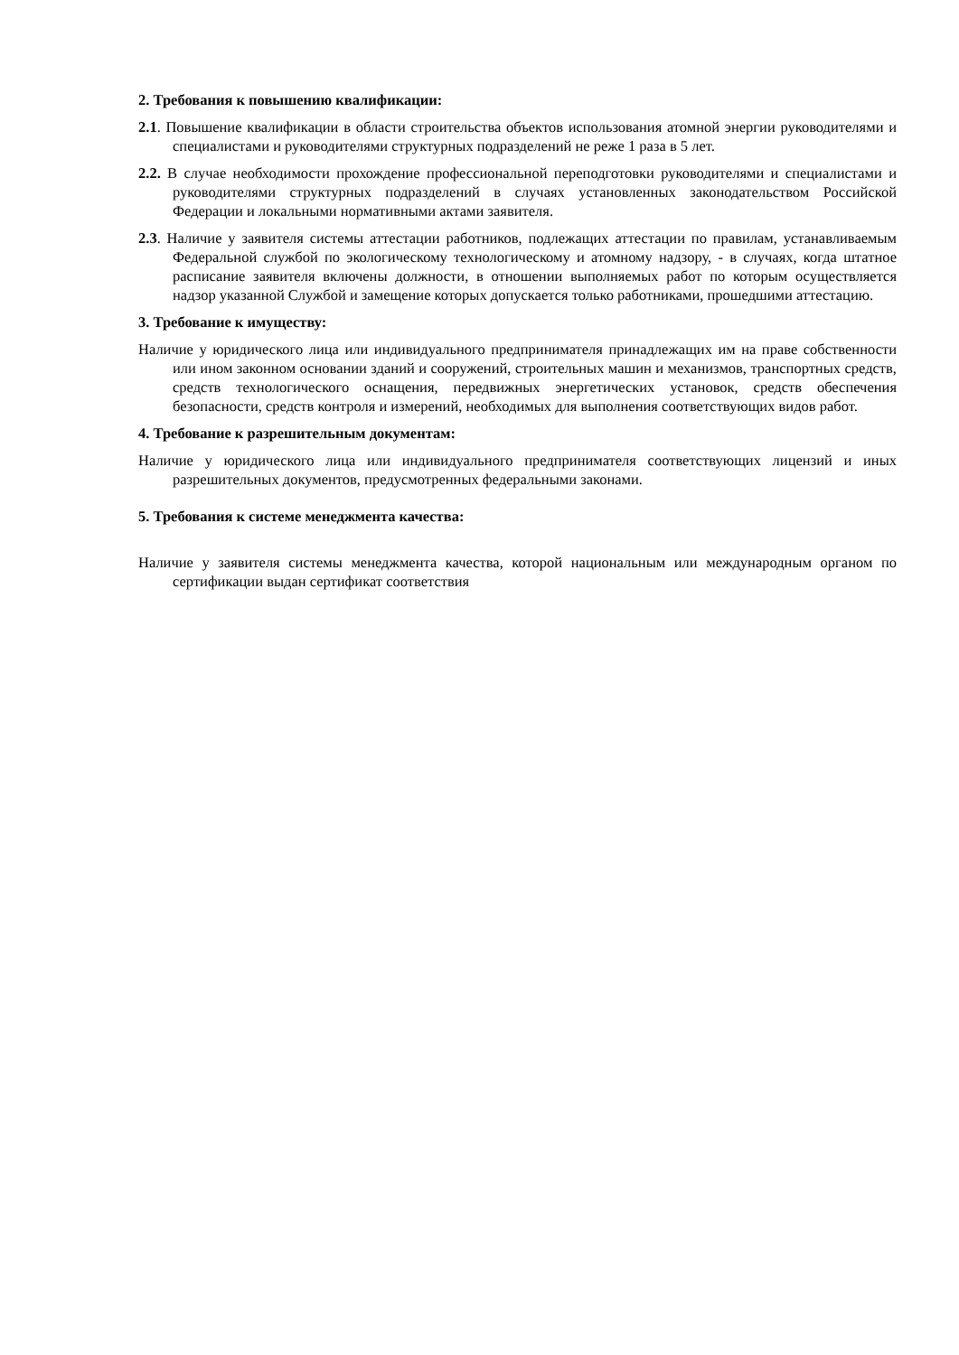2. Требования к повышению квалификации:
2.1. Повышение квалификации в области строительства объектов использования атомной энергии руководителями и специалистами и руководителями структурных подразделений не реже 1 раза в 5 лет.
2.2. В случае необходимости прохождение профессиональной переподготовки руководителями и специалистами и руководителями структурных подразделений в случаях установленных законодательством Российской Федерации и локальными нормативными актами заявителя.
2.3. Наличие у заявителя системы аттестации работников, подлежащих аттестации по правилам, устанавливаемым Федеральной службой по экологическому технологическому и атомному надзору, - в случаях, когда штатное расписание заявителя включены должности, в отношении выполняемых работ по которым осуществляется надзор указанной Службой и замещение которых допускается только работниками, прошедшими аттестацию.
3. Требование к имуществу:
Наличие у юридического лица или индивидуального предпринимателя принадлежащих им на праве собственности или ином законном основании зданий и сооружений, строительных машин и механизмов, транспортных средств, средств технологического оснащения, передвижных энергетических установок, средств обеспечения безопасности, средств контроля и измерений, необходимых для выполнения соответствующих видов работ.
4. Требование к разрешительным документам:
Наличие у юридического лица или индивидуального предпринимателя соответствующих лицензий и иных разрешительных документов, предусмотренных федеральными законами.
5. Требования к системе менеджмента качества:
Наличие у заявителя системы менеджмента качества, которой национальным или международным органом по сертификации выдан сертификат соответствия